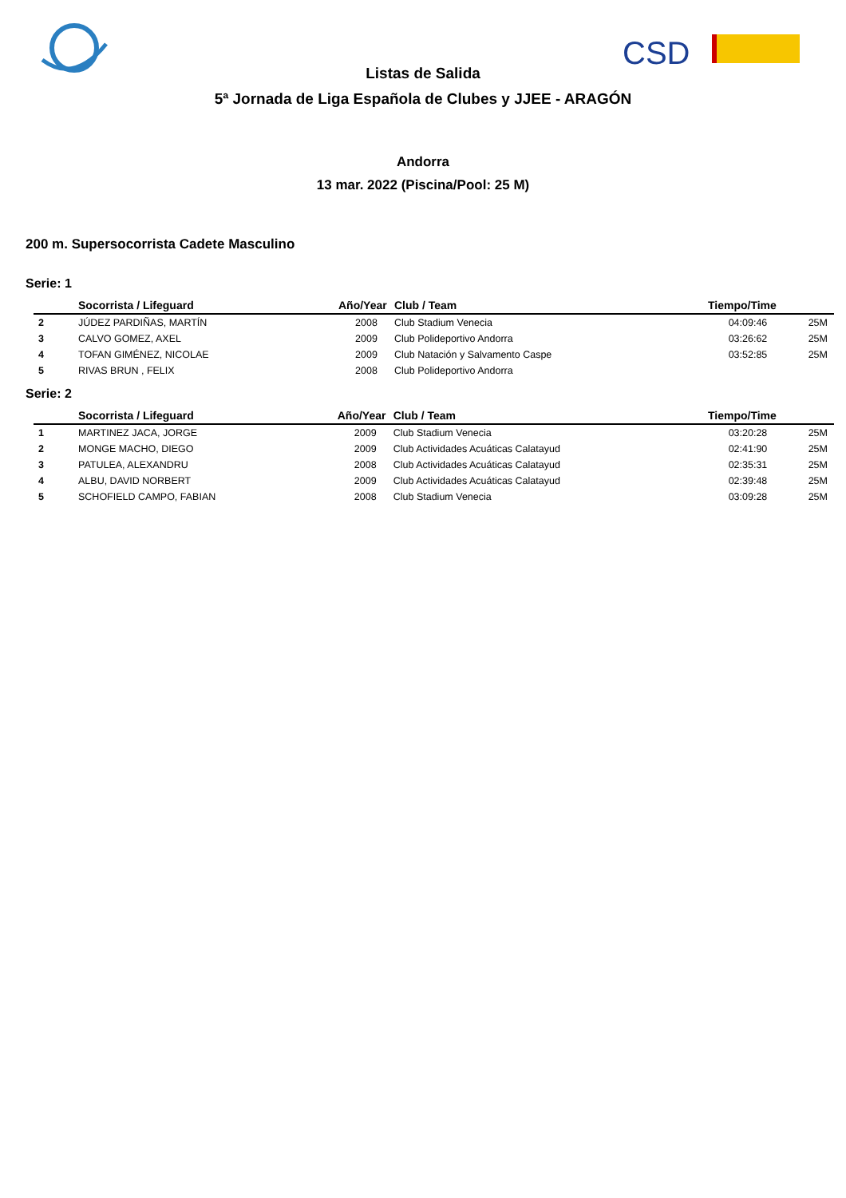CSD
Listas de Salida
5ª Jornada de Liga Española de Clubes y JJEE - ARAGÓN
Andorra
13 mar. 2022 (Piscina/Pool: 25 M)
200 m. Supersocorrista Cadete Masculino
Serie: 1
| | Socorrista / Lifeguard | Año/Year | Club / Team | Tiempo/Time | |
| --- | --- | --- | --- | --- | --- |
| 2 | JÚDEZ PARDIÑAS, MARTÍN | 2008 | Club Stadium Venecia | 04:09:46 | 25M |
| 3 | CALVO GOMEZ, AXEL | 2009 | Club Polideportivo Andorra | 03:26:62 | 25M |
| 4 | TOFAN GIMÉNEZ, NICOLAE | 2009 | Club Natación y Salvamento Caspe | 03:52:85 | 25M |
| 5 | RIVAS BRUN , FELIX | 2008 | Club Polideportivo Andorra | | |
Serie: 2
| | Socorrista / Lifeguard | Año/Year | Club / Team | Tiempo/Time | |
| --- | --- | --- | --- | --- | --- |
| 1 | MARTINEZ JACA, JORGE | 2009 | Club Stadium Venecia | 03:20:28 | 25M |
| 2 | MONGE MACHO, DIEGO | 2009 | Club Actividades Acuáticas Calatayud | 02:41:90 | 25M |
| 3 | PATULEA, ALEXANDRU | 2008 | Club Actividades Acuáticas Calatayud | 02:35:31 | 25M |
| 4 | ALBU, DAVID NORBERT | 2009 | Club Actividades Acuáticas Calatayud | 02:39:48 | 25M |
| 5 | SCHOFIELD CAMPO, FABIAN | 2008 | Club Stadium Venecia | 03:09:28 | 25M |